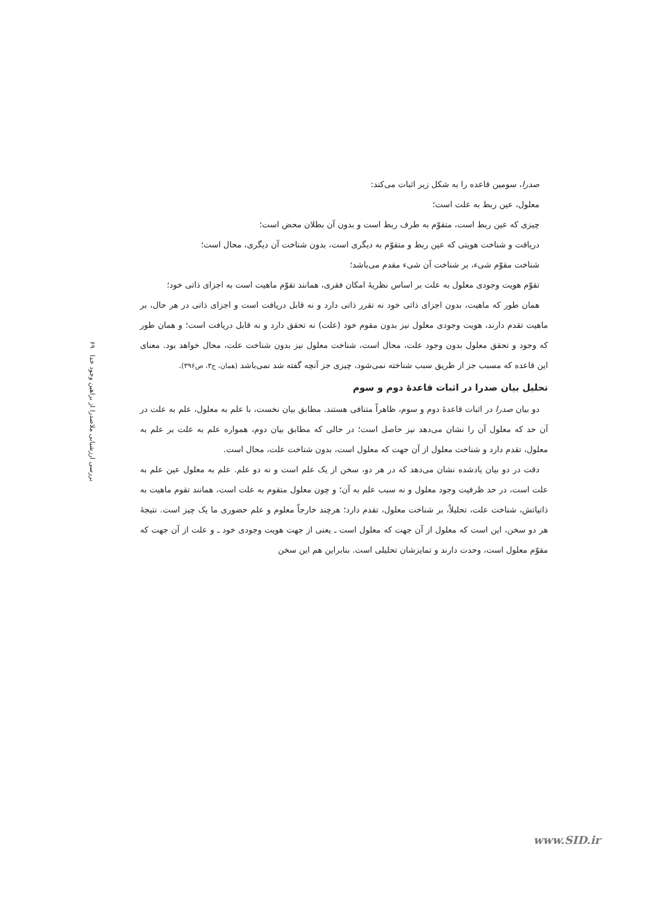بررسی ارزشیابی ملاصدرا از براهین وجود خدا ۶۹
صدرا، سومین قاعده را به شکل زیر اثبات می‌کند:
معلول، عین ربط به علت است؛
چیزی که عین ربط است، متقوّم به طرف ربط است و بدون آن بطلان محض است؛
دریافت و شناخت هویتی که عین ربط و متقوّم به دیگری است، بدون شناخت آن دیگری، محال است؛
شناخت مقوّم شیء، بر شناخت آن شیء مقدم می‌باشد؛
تقوّم هویت وجودی معلول به علت بر اساس نظریهٔ امکان فقری، همانند تقوّم ماهیت است به اجزای ذاتی خود؛
همان طور که ماهیت، بدون اجزای ذاتی خود نه تقرر ذاتی دارد و نه قابل دریافت است و اجزای ذاتی در هر حال، بر ماهیت تقدم دارند، هویت وجودی معلول نیز بدون مقوم خود (علت) نه تحقق دارد و نه قابل دریافت است؛ و همان طور که وجود و تحقق معلول بدون وجود علت، محال است، شناخت معلول نیز بدون شناخت علت، محال خواهد بود. معنای این قاعده که مسبب جز از طریق سبب شناخته نمی‌شود، چیزی جز آنچه گفته شد نمی‌باشد (همان، ج۳، ص۳۹۶).
تحلیل بیان صدرا در اثبات قاعدهٔ دوم و سوم
دو بیان صدرا در اثبات قاعدهٔ دوم و سوم، ظاهراً متنافی هستند. مطابق بیان نخست، با علم به معلول، علم به علت در آن حد که معلول آن را نشان می‌دهد نیز حاصل است؛ در حالی که مطابق بیان دوم، همواره علم به علت بر علم به معلول، تقدم دارد و شناخت معلول از آن جهت که معلول است، بدون شناخت علت، محال است.
دقت در دو بیان یادشده نشان می‌دهد که در هر دو، سخن از یک علم است و نه دو علم. علم به معلول عین علم به علت است، در حد ظرفیت وجود معلول و نه سبب علم به آن؛ و چون معلول متقوم به علت است، همانند تقوم ماهیت به ذاتیاتش، شناخت علت، تحلیلاً، بر شناخت معلول، تقدم دارد؛ هرچند خارجاً معلوم و علم حضوری ما یک چیز است. نتیجهٔ هر دو سخن، این است که معلول از آن جهت که معلول است ـ یعنی از جهت هویت وجودی خود ـ و علت از آن جهت که مقوّم معلول است، وحدت دارند و تمایزشان تحلیلی است. بنابراین هم این سخن
www.SID.ir